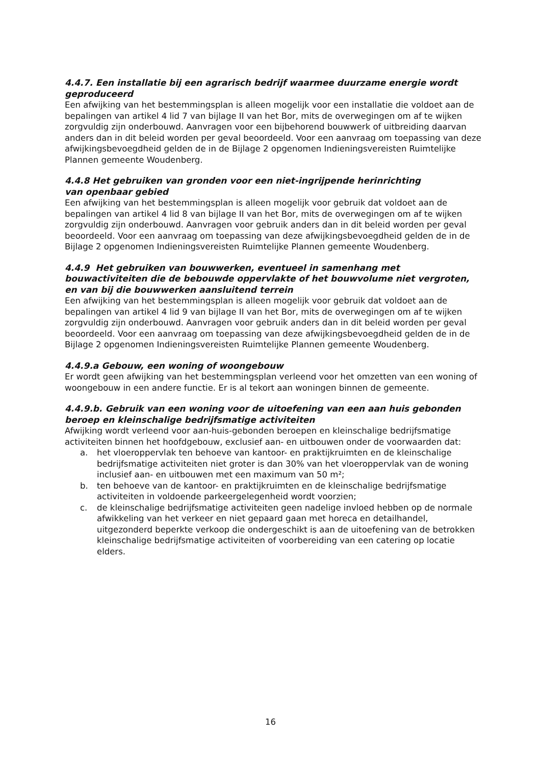4.4.7. Een installatie bij een agrarisch bedrijf waarmee duurzame energie wordt geproduceerd
Een afwijking van het bestemmingsplan is alleen mogelijk voor een installatie die voldoet aan de bepalingen van artikel 4 lid 7 van bijlage II van het Bor, mits de overwegingen om af te wijken zorgvuldig zijn onderbouwd. Aanvragen voor een bijbehorend bouwwerk of uitbreiding daarvan anders dan in dit beleid worden per geval beoordeeld. Voor een aanvraag om toepassing van deze afwijkingsbevoegdheid gelden de in de Bijlage 2 opgenomen Indieningsvereisten Ruimtelijke Plannen gemeente Woudenberg.
4.4.8 Het gebruiken van gronden voor een niet-ingrijpende herinrichting
van openbaar gebied
Een afwijking van het bestemmingsplan is alleen mogelijk voor gebruik dat voldoet aan de bepalingen van artikel 4 lid 8 van bijlage II van het Bor, mits de overwegingen om af te wijken zorgvuldig zijn onderbouwd. Aanvragen voor gebruik anders dan in dit beleid worden per geval beoordeeld. Voor een aanvraag om toepassing van deze afwijkingsbevoegdheid gelden de in de Bijlage 2 opgenomen Indieningsvereisten Ruimtelijke Plannen gemeente Woudenberg.
4.4.9 Het gebruiken van bouwwerken, eventueel in samenhang met bouwactiviteiten die de bebouwde oppervlakte of het bouwvolume niet vergroten, en van bij die bouwwerken aansluitend terrein
Een afwijking van het bestemmingsplan is alleen mogelijk voor gebruik dat voldoet aan de bepalingen van artikel 4 lid 9 van bijlage II van het Bor, mits de overwegingen om af te wijken zorgvuldig zijn onderbouwd. Aanvragen voor gebruik anders dan in dit beleid worden per geval beoordeeld. Voor een aanvraag om toepassing van deze afwijkingsbevoegdheid gelden de in de Bijlage 2 opgenomen Indieningsvereisten Ruimtelijke Plannen gemeente Woudenberg.
4.4.9.a Gebouw, een woning of woongebouw
Er wordt geen afwijking van het bestemmingsplan verleend voor het omzetten van een woning of woongebouw in een andere functie. Er is al tekort aan woningen binnen de gemeente.
4.4.9.b. Gebruik van een woning voor de uitoefening van een aan huis gebonden beroep en kleinschalige bedrijfsmatige activiteiten
Afwijking wordt verleend voor aan-huis-gebonden beroepen en kleinschalige bedrijfsmatige activiteiten binnen het hoofdgebouw, exclusief aan- en uitbouwen onder de voorwaarden dat:
a. het vloeroppervlak ten behoeve van kantoor- en praktijkruimten en de kleinschalige bedrijfsmatige activiteiten niet groter is dan 30% van het vloeroppervlak van de woning inclusief aan- en uitbouwen met een maximum van 50 m²;
b. ten behoeve van de kantoor- en praktijkruimten en de kleinschalige bedrijfsmatige activiteiten in voldoende parkeergelegenheid wordt voorzien;
c. de kleinschalige bedrijfsmatige activiteiten geen nadelige invloed hebben op de normale afwikkeling van het verkeer en niet gepaard gaan met horeca en detailhandel, uitgezonderd beperkte verkoop die ondergeschikt is aan de uitoefening van de betrokken kleinschalige bedrijfsmatige activiteiten of voorbereiding van een catering op locatie elders.
16